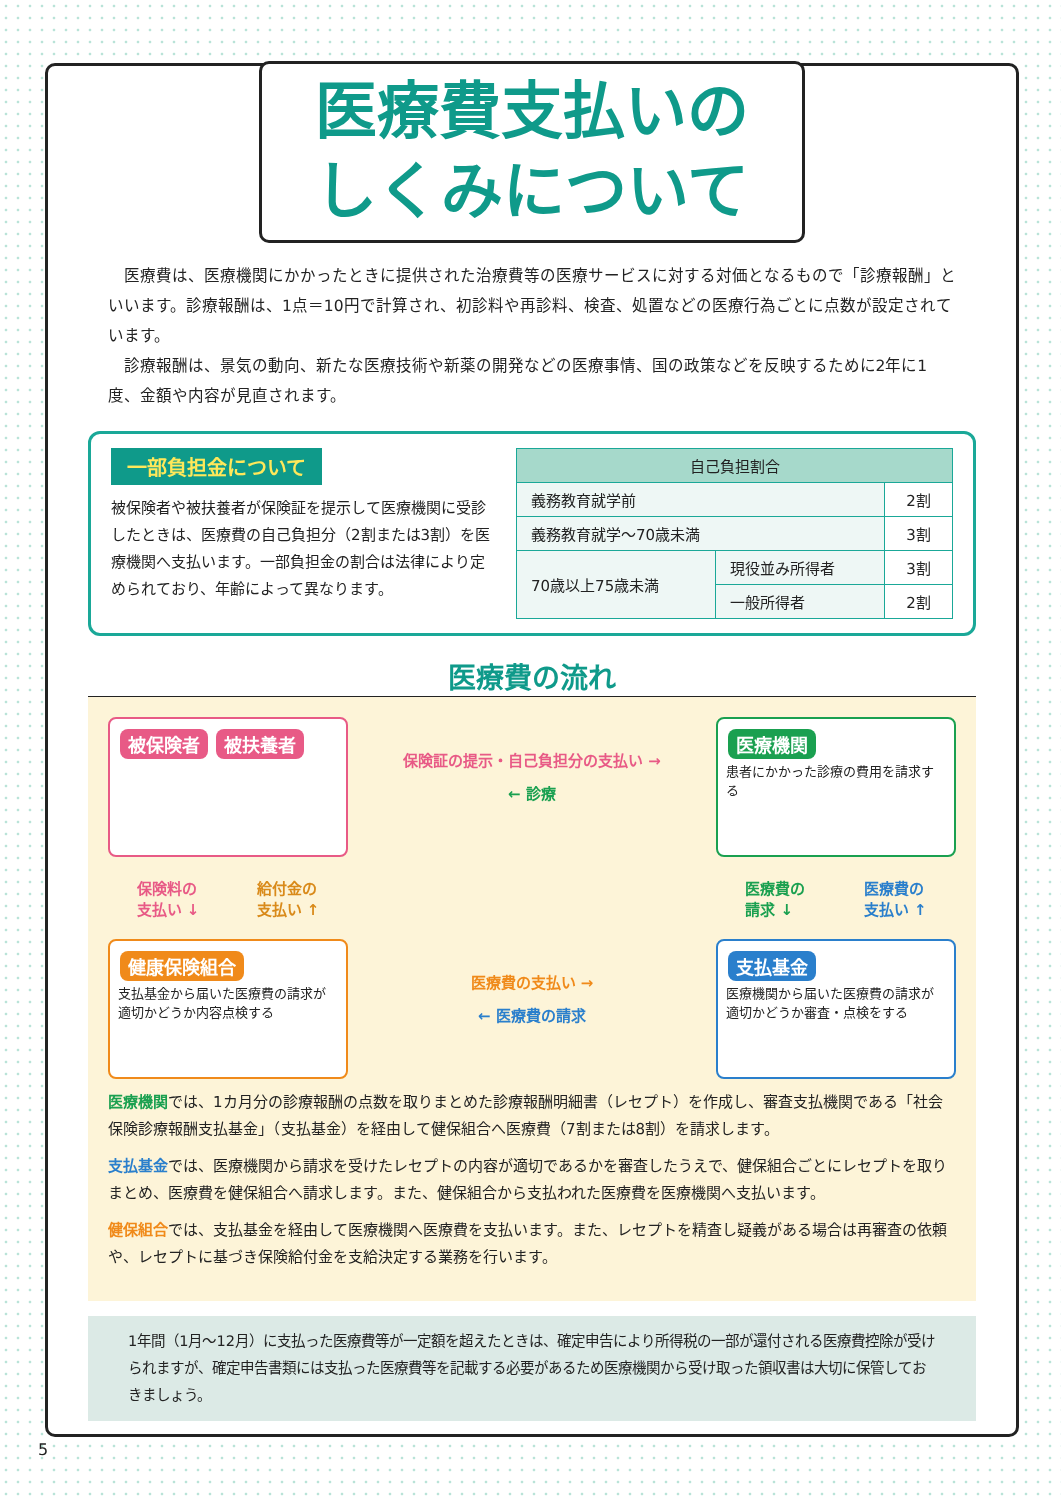医療費支払いの
しくみについて
医療費は、医療機関にかかったときに提供された治療費等の医療サービスに対する対価となるもので「診療報酬」といいます。診療報酬は、1点＝10円で計算され、初診料や再診料、検査、処置などの医療行為ごとに点数が設定されています。
診療報酬は、景気の動向、新たな医療技術や新薬の開発などの医療事情、国の政策などを反映するために2年に1度、金額や内容が見直されます。
一部負担金について
被保険者や被扶養者が保険証を提示して医療機関に受診したときは、医療費の自己負担分（2割または3割）を医療機関へ支払います。一部負担金の割合は法律により定められており、年齢によって異なります。
| 自己負担割合 | | |
| --- | --- | --- |
| 義務教育就学前 | | 2割 |
| 義務教育就学～70歳未満 | | 3割 |
| 70歳以上75歳未満 | 現役並み所得者 | 3割 |
| | 一般所得者 | 2割 |
医療費の流れ
被保険者 被扶養者
保険証の提示・自己負担分の支払い →
← 診療
医療機関
患者にかかった診療の費用を請求する
保険料の
支払い ↓ 給付金の
支払い ↑
医療費の
請求 ↓ 医療費の
支払い ↑
健康保険組合
支払基金から届いた医療費の請求が適切かどうか内容点検する
医療費の支払い →
← 医療費の請求
支払基金
医療機関から届いた医療費の請求が適切かどうか審査・点検をする
医療機関では、1カ月分の診療報酬の点数を取りまとめた診療報酬明細書（レセプト）を作成し、審査支払機関である「社会保険診療報酬支払基金」（支払基金）を経由して健保組合へ医療費（7割または8割）を請求します。
支払基金では、医療機関から請求を受けたレセプトの内容が適切であるかを審査したうえで、健保組合ごとにレセプトを取りまとめ、医療費を健保組合へ請求します。また、健保組合から支払われた医療費を医療機関へ支払います。
健保組合では、支払基金を経由して医療機関へ医療費を支払います。また、レセプトを精査し疑義がある場合は再審査の依頼や、レセプトに基づき保険給付金を支給決定する業務を行います。
1年間（1月～12月）に支払った医療費等が一定額を超えたときは、確定申告により所得税の一部が還付される医療費控除が受けられますが、確定申告書類には支払った医療費等を記載する必要があるため医療機関から受け取った領収書は大切に保管しておきましょう。
5